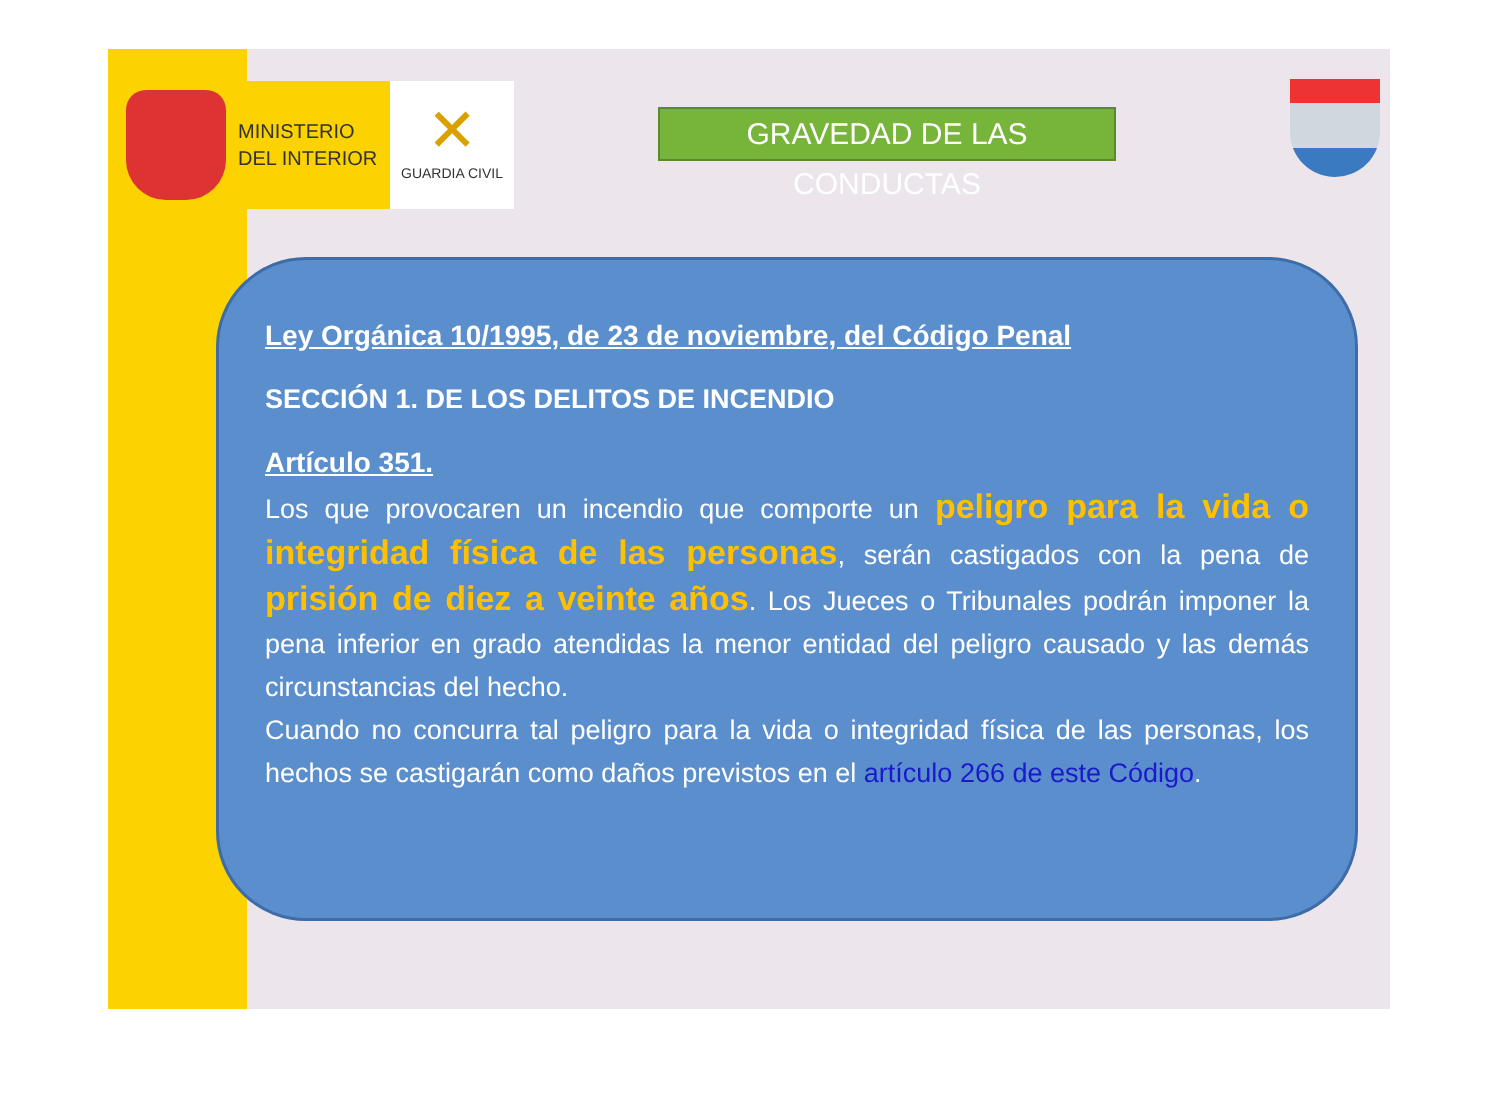MINISTERIO
DEL INTERIOR
✕
GUARDIA CIVIL
GRAVEDAD DE LAS CONDUCTAS
Ley Orgánica 10/1995, de 23 de noviembre, del Código Penal
SECCIÓN 1. DE LOS DELITOS DE INCENDIO
Artículo 351.
Los que provocaren un incendio que comporte un peligro para la vida o integridad física de las personas, serán castigados con la pena de prisión de diez a veinte años. Los Jueces o Tribunales podrán imponer la pena inferior en grado atendidas la menor entidad del peligro causado y las demás circunstancias del hecho.
Cuando no concurra tal peligro para la vida o integridad física de las personas, los hechos se castigarán como daños previstos en el artículo 266 de este Código.